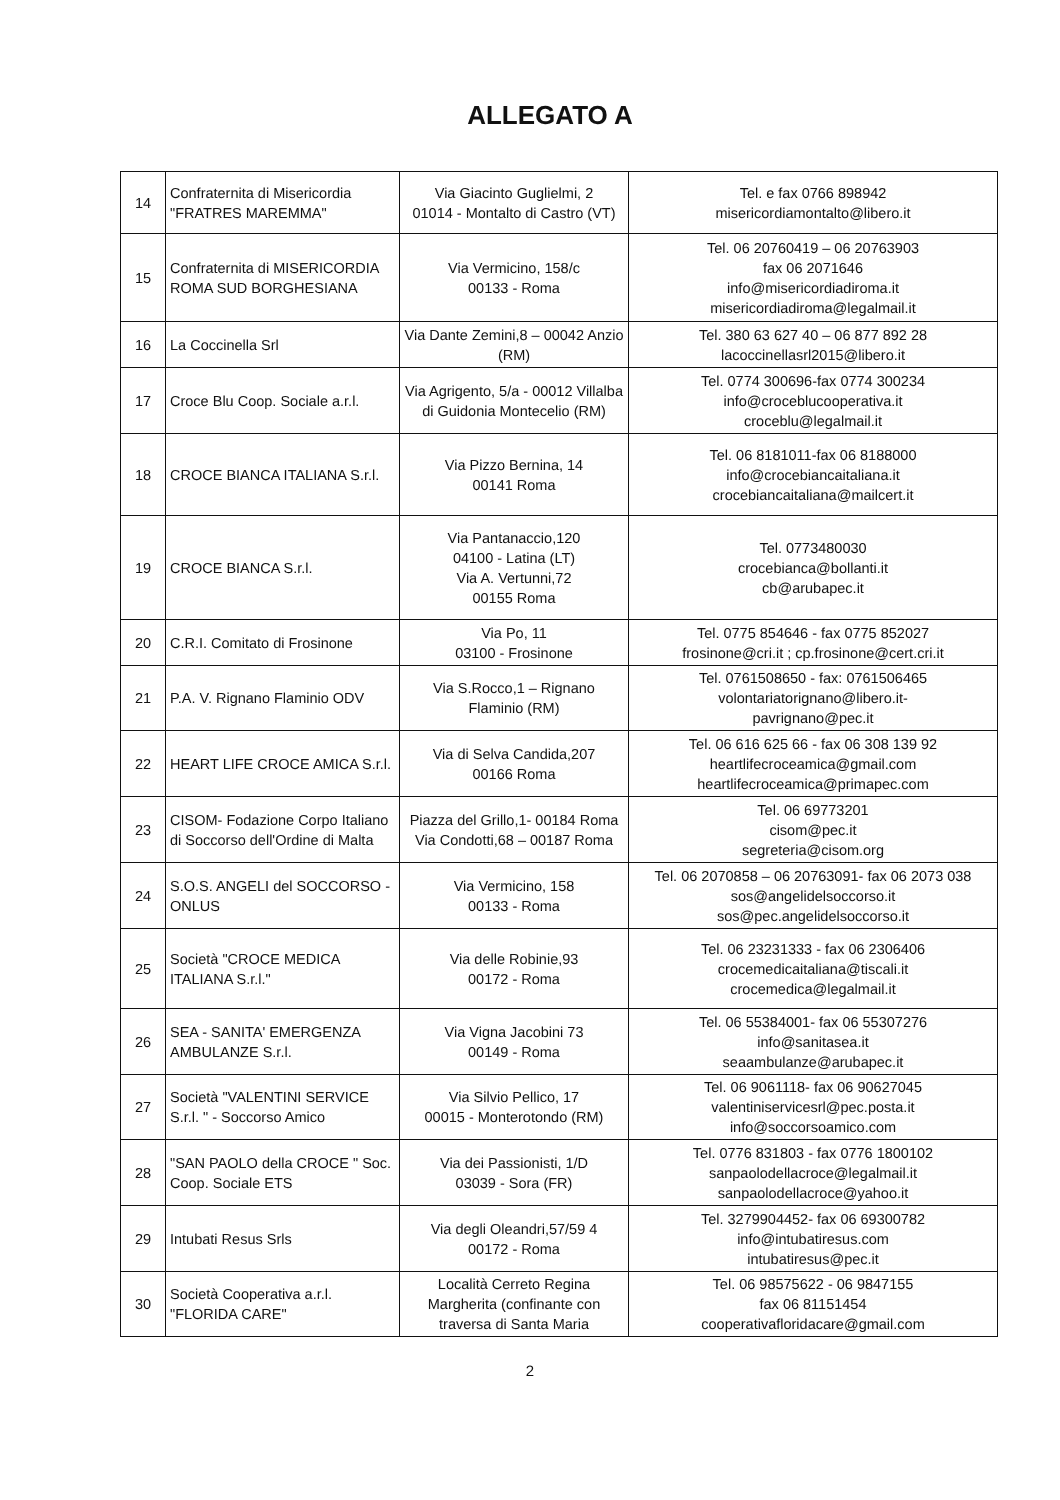ALLEGATO A
| 14 | Confraternita di Misericordia "FRATRES MAREMMA" | Via Giacinto Guglielmi, 2 01014 - Montalto di Castro (VT) | Tel. e fax 0766 898942 misericordiamontalto@libero.it |
| 15 | Confraternita di MISERICORDIA ROMA SUD BORGHESIANA | Via Vermicino, 158/c 00133 - Roma | Tel. 06 20760419 – 06 20763903 fax 06 2071646 info@misericordiadiroma.it misericordiadiroma@legalmail.it |
| 16 | La Coccinella Srl | Via Dante Zemini,8 – 00042 Anzio (RM) | Tel. 380 63 627 40 – 06 877 892 28 lacoccinellasrl2015@libero.it |
| 17 | Croce Blu Coop. Sociale a.r.l. | Via Agrigento, 5/a - 00012 Villalba di Guidonia Montecelio (RM) | Tel. 0774 300696-fax 0774 300234 info@croceblucooperativa.it croceblu@legalmail.it |
| 18 | CROCE BIANCA ITALIANA S.r.l. | Via Pizzo Bernina, 14 00141 Roma | Tel. 06 8181011-fax 06 8188000 info@crocebiancaitaliana.it crocebiancaitaliana@mailcert.it |
| 19 | CROCE BIANCA S.r.l. | Via Pantanaccio,120 04100 - Latina (LT) Via A. Vertunni,72 00155 Roma | Tel. 0773480030 crocebianca@bollanti.it cb@arubapec.it |
| 20 | C.R.I. Comitato di Frosinone | Via Po, 11 03100 - Frosinone | Tel. 0775 854646 - fax 0775 852027 frosinone@cri.it ; cp.frosinone@cert.cri.it |
| 21 | P.A. V. Rignano Flaminio ODV | Via S.Rocco,1 – Rignano Flaminio (RM) | Tel. 0761508650 - fax: 0761506465 volontariatorignano@libero.it- pavrignano@pec.it |
| 22 | HEART LIFE CROCE AMICA S.r.l. | Via di Selva Candida,207 00166 Roma | Tel. 06 616 625 66 - fax 06 308 139 92 heartlifecroceamica@gmail.com heartlifecroceamica@primapec.com |
| 23 | CISOM- Fodazione Corpo Italiano di Soccorso dell'Ordine di Malta | Piazza del Grillo,1- 00184 Roma Via Condotti,68 – 00187 Roma | Tel. 06 69773201 cisom@pec.it segreteria@cisom.org |
| 24 | S.O.S. ANGELI del SOCCORSO - ONLUS | Via Vermicino, 158 00133 - Roma | Tel. 06 2070858 – 06 20763091- fax 06 2073 038 sos@angelidelsoccorso.it sos@pec.angelidelsoccorso.it |
| 25 | Società "CROCE MEDICA ITALIANA S.r.l." | Via delle Robinie,93 00172 - Roma | Tel. 06 23231333 - fax 06 2306406 crocemedicaitaliana@tiscali.it crocemedica@legalmail.it |
| 26 | SEA - SANITA' EMERGENZA AMBULANZE S.r.l. | Via Vigna Jacobini 73 00149 - Roma | Tel. 06 55384001- fax 06 55307276 info@sanitasea.it seaambulanze@arubapec.it |
| 27 | Società "VALENTINI SERVICE S.r.l. " - Soccorso Amico | Via Silvio Pellico, 17 00015 - Monterotondo (RM) | Tel. 06 9061118- fax 06 90627045 valentiniservicesrl@pec.posta.it info@soccorsoamico.com |
| 28 | "SAN PAOLO della CROCE " Soc. Coop. Sociale ETS | Via dei Passionisti, 1/D 03039 - Sora (FR) | Tel. 0776 831803 - fax 0776 1800102 sanpaolodellacroce@legalmail.it sanpaolodellacroce@yahoo.it |
| 29 | Intubati Resus Srls | Via degli Oleandri,57/59 4 00172 - Roma | Tel. 3279904452- fax 06 69300782 info@intubatiresus.com intubatiresus@pec.it |
| 30 | Società Cooperativa a.r.l. "FLORIDA CARE" | Località Cerreto Regina Margherita (confinante con traversa di Santa Maria | Tel. 06 98575622 - 06 9847155 fax 06 81151454 cooperativafloridacare@gmail.com |
2